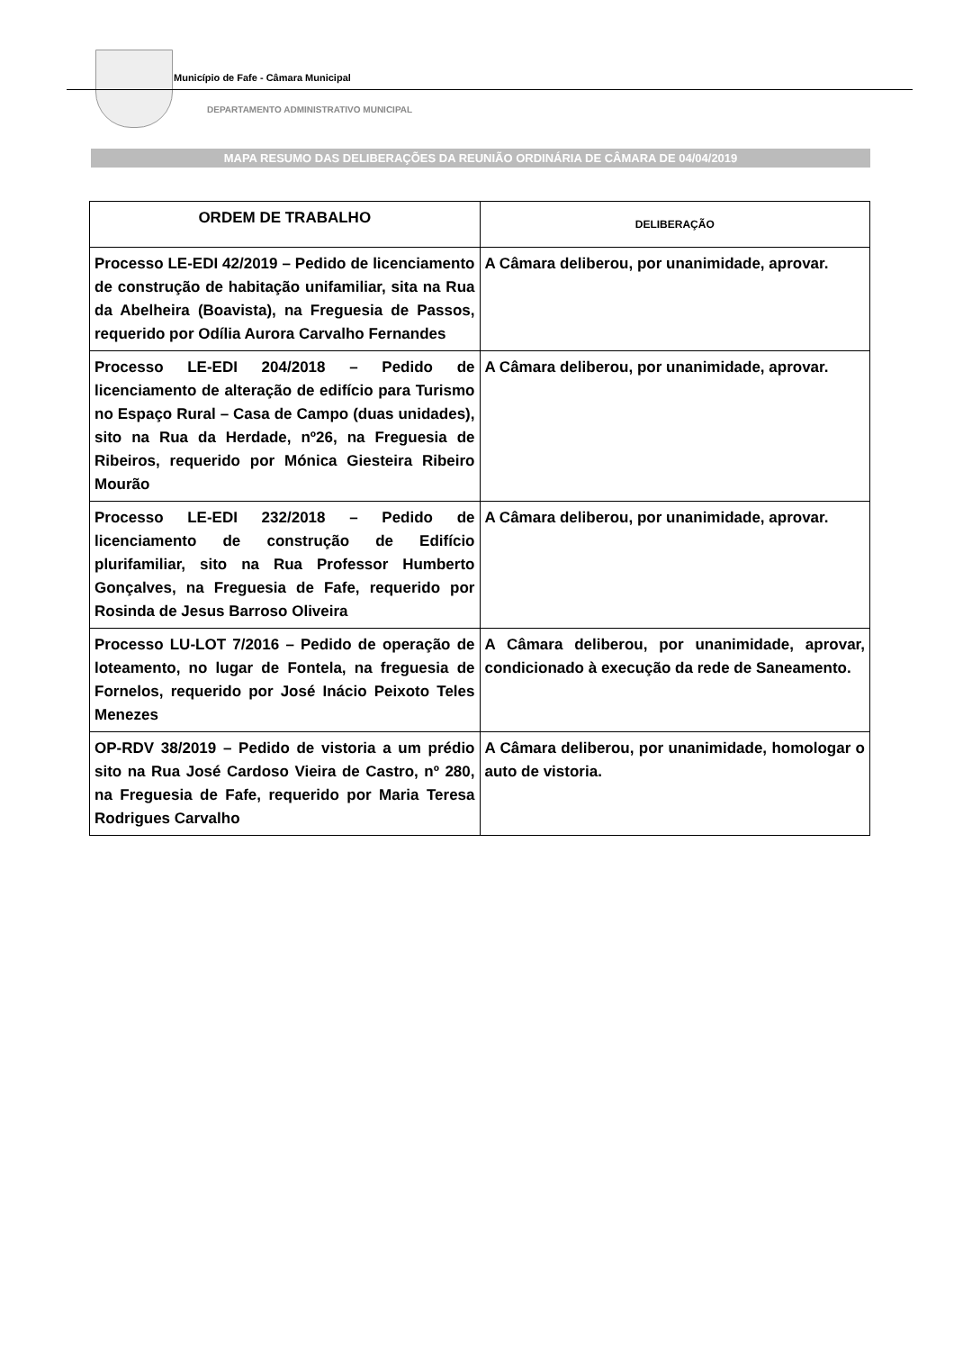Município de Fafe - Câmara Municipal
DEPARTAMENTO ADMINISTRATIVO MUNICIPAL
MAPA RESUMO DAS DELIBERAÇÕES DA REUNIÃO ORDINÁRIA DE CÂMARA DE 04/04/2019
| ORDEM DE TRABALHO | DELIBERAÇÃO |
| --- | --- |
| Processo LE-EDI 42/2019 – Pedido de licenciamento de construção de habitação unifamiliar, sita na Rua da Abelheira (Boavista), na Freguesia de Passos, requerido por Odília Aurora Carvalho Fernandes | A Câmara deliberou, por unanimidade, aprovar. |
| Processo LE-EDI 204/2018 – Pedido de licenciamento de alteração de edifício para Turismo no Espaço Rural – Casa de Campo (duas unidades), sito na Rua da Herdade, nº26, na Freguesia de Ribeiros, requerido por Mónica Giesteira Ribeiro Mourão | A Câmara deliberou, por unanimidade, aprovar. |
| Processo LE-EDI 232/2018 – Pedido de licenciamento de construção de Edifício plurifamiliar, sito na Rua Professor Humberto Gonçalves, na Freguesia de Fafe, requerido por Rosinda de Jesus Barroso Oliveira | A Câmara deliberou, por unanimidade, aprovar. |
| Processo LU-LOT 7/2016 – Pedido de operação de loteamento, no lugar de Fontela, na freguesia de Fornelos, requerido por José Inácio Peixoto Teles Menezes | A Câmara deliberou, por unanimidade, aprovar, condicionado à execução da rede de Saneamento. |
| OP-RDV 38/2019 – Pedido de vistoria a um prédio sito na Rua José Cardoso Vieira de Castro, nº 280, na Freguesia de Fafe, requerido por Maria Teresa Rodrigues Carvalho | A Câmara deliberou, por unanimidade, homologar o auto de vistoria. |